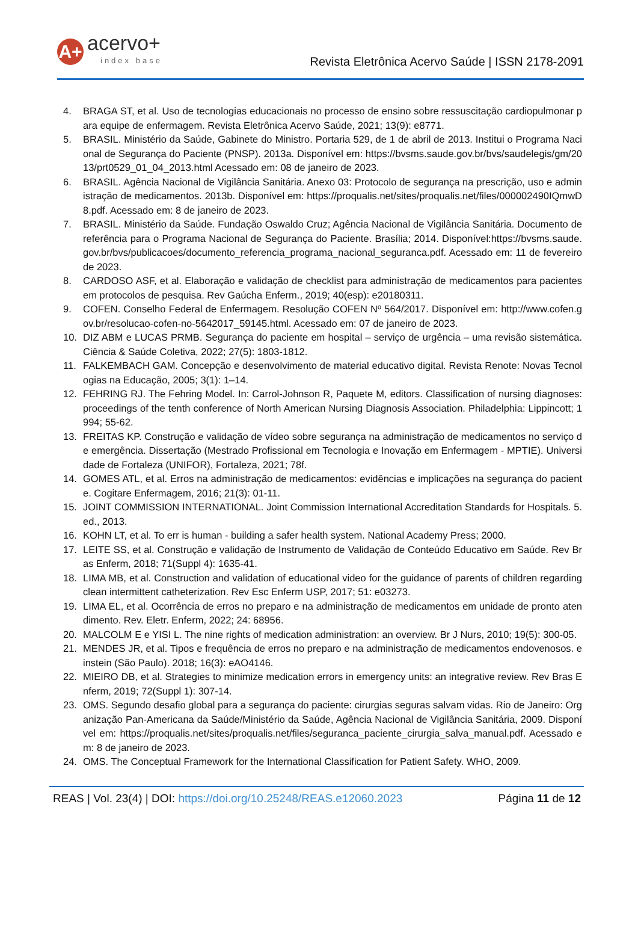A+
acervo+
index base
Revista Eletrônica Acervo Saúde | ISSN 2178-2091
4. BRAGA ST, et al. Uso de tecnologias educacionais no processo de ensino sobre ressuscitação cardiopulmonar para equipe de enfermagem. Revista Eletrônica Acervo Saúde, 2021; 13(9): e8771.
5. BRASIL. Ministério da Saúde, Gabinete do Ministro. Portaria 529, de 1 de abril de 2013. Institui o Programa Nacional de Segurança do Paciente (PNSP). 2013a. Disponível em: https://bvsms.saude.gov.br/bvs/saudelegis/gm/2013/prt0529_01_04_2013.html Acessado em: 08 de janeiro de 2023.
6. BRASIL. Agência Nacional de Vigilância Sanitária. Anexo 03: Protocolo de segurança na prescrição, uso e administração de medicamentos. 2013b. Disponível em: https://proqualis.net/sites/proqualis.net/files/000002490IQmwD8.pdf. Acessado em: 8 de janeiro de 2023.
7. BRASIL. Ministério da Saúde. Fundação Oswaldo Cruz; Agência Nacional de Vigilância Sanitária. Documento de referência para o Programa Nacional de Segurança do Paciente. Brasília; 2014. Disponível:https://bvsms.saude.gov.br/bvs/publicacoes/documento_referencia_programa_nacional_seguranca.pdf. Acessado em: 11 de fevereiro de 2023.
8. CARDOSO ASF, et al. Elaboração e validação de checklist para administração de medicamentos para pacientes em protocolos de pesquisa. Rev Gaúcha Enferm., 2019; 40(esp): e20180311.
9. COFEN. Conselho Federal de Enfermagem. Resolução COFEN Nº 564/2017. Disponível em: http://www.cofen.gov.br/resolucao-cofen-no-5642017_59145.html. Acessado em: 07 de janeiro de 2023.
10. DIZ ABM e LUCAS PRMB. Segurança do paciente em hospital – serviço de urgência – uma revisão sistemática. Ciência & Saúde Coletiva, 2022; 27(5): 1803-1812.
11. FALKEMBACH GAM. Concepção e desenvolvimento de material educativo digital. Revista Renote: Novas Tecnologias na Educação, 2005; 3(1): 1–14.
12. FEHRING RJ. The Fehring Model. In: Carrol-Johnson R, Paquete M, editors. Classification of nursing diagnoses: proceedings of the tenth conference of North American Nursing Diagnosis Association. Philadelphia: Lippincott; 1994; 55-62.
13. FREITAS KP. Construção e validação de vídeo sobre segurança na administração de medicamentos no serviço de emergência. Dissertação (Mestrado Profissional em Tecnologia e Inovação em Enfermagem - MPTIE). Universidade de Fortaleza (UNIFOR), Fortaleza, 2021; 78f.
14. GOMES ATL, et al. Erros na administração de medicamentos: evidências e implicações na segurança do paciente. Cogitare Enfermagem, 2016; 21(3): 01-11.
15. JOINT COMMISSION INTERNATIONAL. Joint Commission International Accreditation Standards for Hospitals. 5. ed., 2013.
16. KOHN LT, et al. To err is human - building a safer health system. National Academy Press; 2000.
17. LEITE SS, et al. Construção e validação de Instrumento de Validação de Conteúdo Educativo em Saúde. Rev Bras Enferm, 2018; 71(Suppl 4): 1635-41.
18. LIMA MB, et al. Construction and validation of educational video for the guidance of parents of children regarding clean intermittent catheterization. Rev Esc Enferm USP, 2017; 51: e03273.
19. LIMA EL, et al. Ocorrência de erros no preparo e na administração de medicamentos em unidade de pronto atendimento. Rev. Eletr. Enferm, 2022; 24: 68956.
20. MALCOLM E e YISI L. The nine rights of medication administration: an overview. Br J Nurs, 2010; 19(5): 300-05.
21. MENDES JR, et al. Tipos e frequência de erros no preparo e na administração de medicamentos endovenosos. einstein (São Paulo). 2018; 16(3): eAO4146.
22. MIEIRO DB, et al. Strategies to minimize medication errors in emergency units: an integrative review. Rev Bras Enferm, 2019; 72(Suppl 1): 307-14.
23. OMS. Segundo desafio global para a segurança do paciente: cirurgias seguras salvam vidas. Rio de Janeiro: Organização Pan-Americana da Saúde/Ministério da Saúde, Agência Nacional de Vigilância Sanitária, 2009. Disponível em: https://proqualis.net/sites/proqualis.net/files/seguranca_paciente_cirurgia_salva_manual.pdf. Acessado em: 8 de janeiro de 2023.
24. OMS. The Conceptual Framework for the International Classification for Patient Safety. WHO, 2009.
REAS | Vol. 23(4) | DOI: https://doi.org/10.25248/REAS.e12060.2023
Página 11 de 12